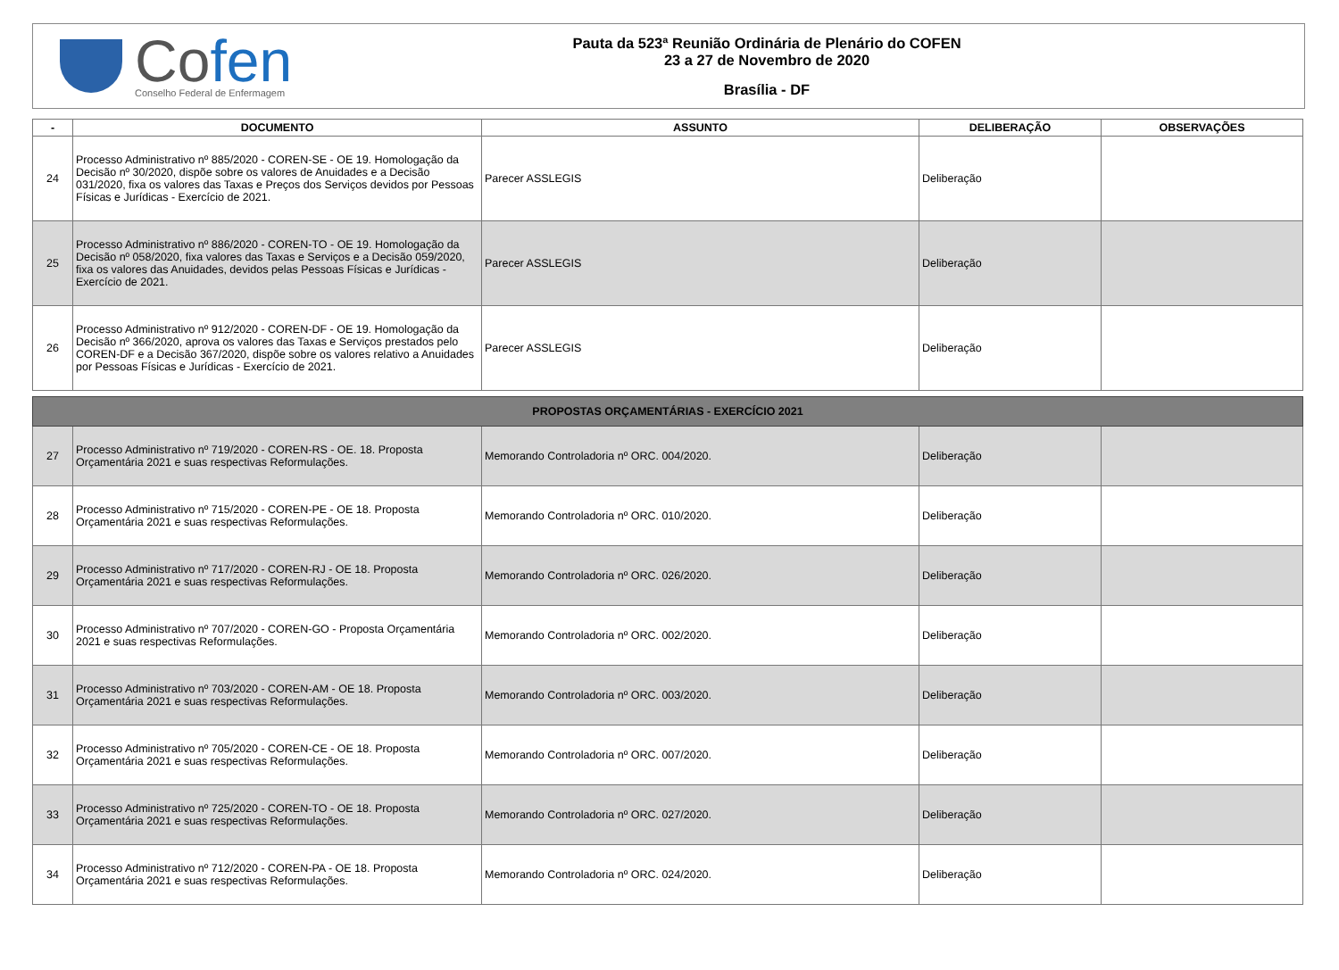Cofen
Conselho Federal de Enfermagem
Pauta da 523ª Reunião Ordinária de Plenário do COFEN
23 a 27 de Novembro de 2020
Brasília - DF
| - | DOCUMENTO | ASSUNTO | DELIBERAÇÃO | OBSERVAÇÕES |
| --- | --- | --- | --- | --- |
| 24 | Processo Administrativo nº 885/2020 - COREN-SE - OE 19. Homologação da Decisão nº 30/2020, dispõe sobre os valores de Anuidades e a Decisão 031/2020, fixa os valores das Taxas e Preços dos Serviços devidos por Pessoas Físicas e Jurídicas - Exercício de 2021. | Parecer ASSLEGIS | Deliberação | |
| 25 | Processo Administrativo nº 886/2020 - COREN-TO - OE 19. Homologação da Decisão nº 058/2020, fixa valores das Taxas e Serviços e a Decisão 059/2020, fixa os valores das Anuidades, devidos pelas Pessoas Físicas e Jurídicas - Exercício de 2021. | Parecer ASSLEGIS | Deliberação | |
| 26 | Processo Administrativo nº 912/2020 - COREN-DF - OE 19. Homologação da Decisão nº 366/2020, aprova os valores das Taxas e Serviços prestados pelo COREN-DF e a Decisão 367/2020, dispõe sobre os valores relativo a Anuidades por Pessoas Físicas e Jurídicas - Exercício de 2021. | Parecer ASSLEGIS | Deliberação | |
| PROPOSTAS ORÇAMENTÁRIAS - EXERCÍCIO 2021 | | | | |
| 27 | Processo Administrativo nº 719/2020 - COREN-RS - OE. 18. Proposta Orçamentária 2021 e suas respectivas Reformulações. | Memorando Controladoria nº ORC. 004/2020. | Deliberação | |
| 28 | Processo Administrativo nº 715/2020 - COREN-PE - OE 18. Proposta Orçamentária 2021 e suas respectivas Reformulações. | Memorando Controladoria nº ORC. 010/2020. | Deliberação | |
| 29 | Processo Administrativo nº 717/2020 - COREN-RJ - OE 18. Proposta Orçamentária 2021 e suas respectivas Reformulações. | Memorando Controladoria nº ORC. 026/2020. | Deliberação | |
| 30 | Processo Administrativo nº 707/2020 - COREN-GO - Proposta Orçamentária 2021 e suas respectivas Reformulações. | Memorando Controladoria nº ORC. 002/2020. | Deliberação | |
| 31 | Processo Administrativo nº 703/2020 - COREN-AM - OE 18. Proposta Orçamentária 2021 e suas respectivas Reformulações. | Memorando Controladoria nº ORC. 003/2020. | Deliberação | |
| 32 | Processo Administrativo nº 705/2020 - COREN-CE - OE 18. Proposta Orçamentária 2021 e suas respectivas Reformulações. | Memorando Controladoria nº ORC. 007/2020. | Deliberação | |
| 33 | Processo Administrativo nº 725/2020 - COREN-TO - OE 18. Proposta Orçamentária 2021 e suas respectivas Reformulações. | Memorando Controladoria nº ORC. 027/2020. | Deliberação | |
| 34 | Processo Administrativo nº 712/2020 - COREN-PA - OE 18. Proposta Orçamentária 2021 e suas respectivas Reformulações. | Memorando Controladoria nº ORC. 024/2020. | Deliberação | |